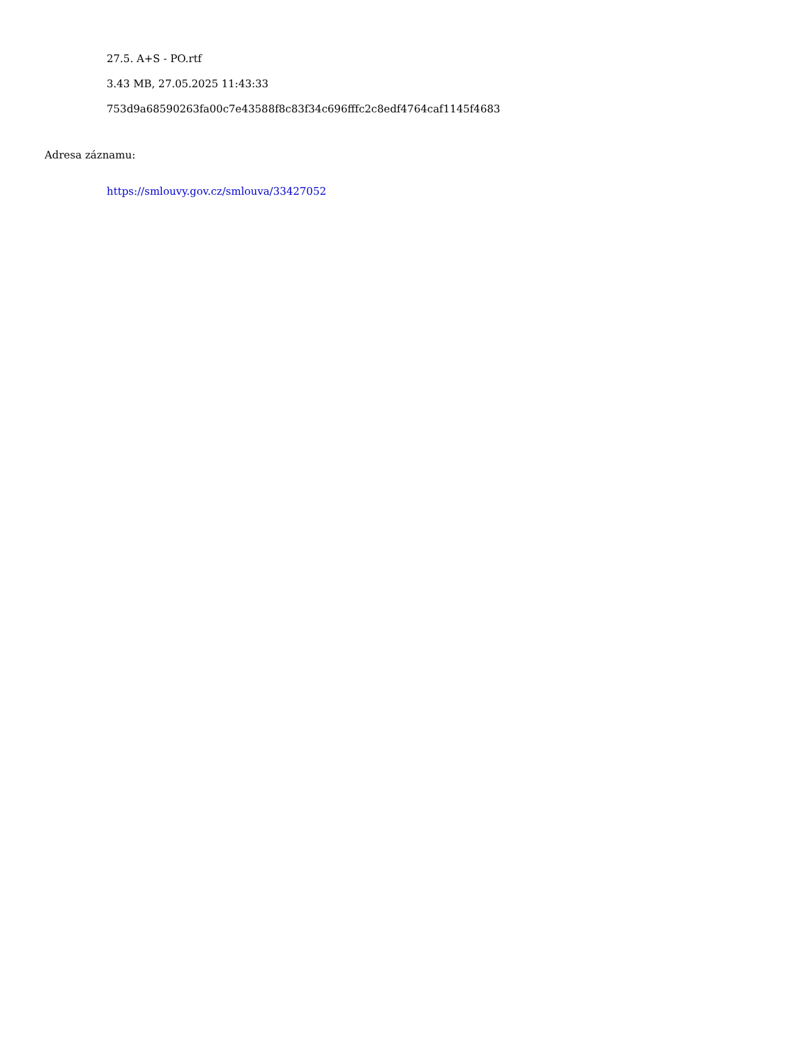27.5. A+S - PO.rtf
3.43 MB, 27.05.2025 11:43:33
753d9a68590263fa00c7e43588f8c83f34c696fffc2c8edf4764caf1145f4683
Adresa záznamu:
https://smlouvy.gov.cz/smlouva/33427052